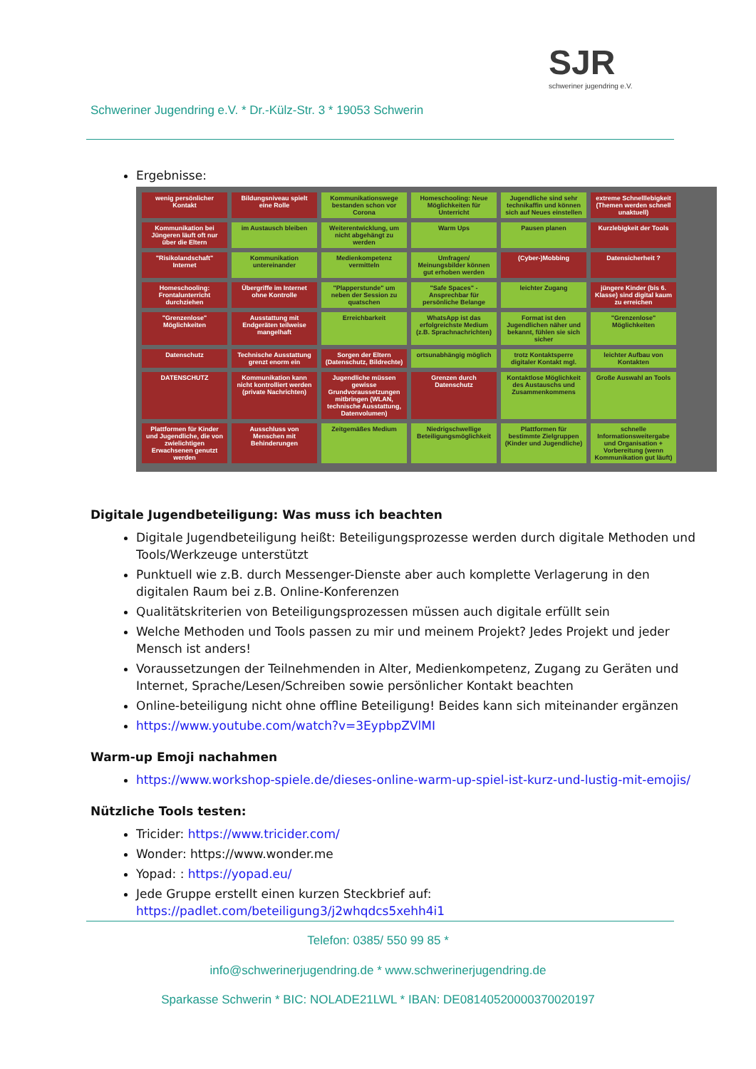SJR
schweriner jugendring e.V.
Schweriner Jugendring e.V. * Dr.-Külz-Str. 3 * 19053 Schwerin
Ergebnisse:
wenig persönlicher Kontakt
Bildungsniveau spielt eine Rolle
Kommunikationswege bestanden schon vor Corona
Homeschooling: Neue Möglichkeiten für Unterricht
Jugendliche sind sehr technikaffin und können sich auf Neues einstellen
extreme Schnelllebigkeit (Themen werden schnell unaktuell)
Kommunikation bei Jüngeren läuft oft nur über die Eltern
im Austausch bleiben
Weiterentwicklung, um nicht abgehängt zu werden
Warm Ups
Pausen planen
Kurzlebigkeit der Tools
"Risikolandschaft" Internet
Kommunikation untereinander
Medienkompetenz vermitteln
Umfragen/ Meinungsbilder können gut erhoben werden
(Cyber-)Mobbing
Datensicherheit ?
Homeschooling: Frontalunterricht durchziehen
Übergriffe im Internet ohne Kontrolle
"Plapperstunde" um neben der Session zu quatschen
"Safe Spaces" - Ansprechbar für persönliche Belange
leichter Zugang
jüngere Kinder (bis 6. Klasse) sind digital kaum zu erreichen
"Grenzenlose" Möglichkeiten
Ausstattung mit Endgeräten teilweise mangelhaft
Erreichbarkeit
WhatsApp ist das erfolgreichste Medium (z.B. Sprachnachrichten)
Format ist den Jugendlichen näher und bekannt, fühlen sie sich sicher
"Grenzenlose" Möglichkeiten
Datenschutz
Technische Ausstattung grenzt enorm ein
Sorgen der Eltern (Datenschutz, Bildrechte)
ortsunabhängig möglich
trotz Kontaktsperre digitaler Kontakt mgl.
leichter Aufbau von Kontakten
DATENSCHUTZ
Kommunikation kann nicht kontrolliert werden (private Nachrichten)
Jugendliche müssen gewisse Grundvoraussetzungen mitbringen (WLAN, technische Ausstattung, Datenvolumen)
Grenzen durch Datenschutz
Kontaktlose Möglichkeit des Austauschs und Zusammenkommens
Große Auswahl an Tools
Plattformen für Kinder und Jugendliche, die von zwielichtigen Erwachsenen genutzt werden
Ausschluss von Menschen mit Behinderungen
Zeitgemäßes Medium
Niedrigschwellige Beteiligungsmöglichkeit
Plattformen für bestimmte Zielgruppen (Kinder und Jugendliche)
schnelle Informationsweitergabe und Organisation + Vorbereitung (wenn Kommunikation gut läuft)
Digitale Jugendbeteiligung: Was muss ich beachten
Digitale Jugendbeteiligung heißt: Beteiligungsprozesse werden durch digitale Methoden und Tools/Werkzeuge unterstützt
Punktuell wie z.B. durch Messenger-Dienste aber auch komplette Verlagerung in den digitalen Raum bei z.B. Online-Konferenzen
Qualitätskriterien von Beteiligungsprozessen müssen auch digitale erfüllt sein
Welche Methoden und Tools passen zu mir und meinem Projekt? Jedes Projekt und jeder Mensch ist anders!
Voraussetzungen der Teilnehmenden in Alter, Medienkompetenz, Zugang zu Geräten und Internet, Sprache/Lesen/Schreiben sowie persönlicher Kontakt beachten
Online-beteiligung nicht ohne offline Beteiligung! Beides kann sich miteinander ergänzen
https://www.youtube.com/watch?v=3EypbpZVlMI
Warm-up Emoji nachahmen
https://www.workshop-spiele.de/dieses-online-warm-up-spiel-ist-kurz-und-lustig-mit-emojis/
Nützliche Tools testen:
Tricider: https://www.tricider.com/
Wonder: https://www.wonder.me
Yopad: : https://yopad.eu/
Jede Gruppe erstellt einen kurzen Steckbrief auf: https://padlet.com/beteiligung3/j2whqdcs5xehh4i1
Telefon: 0385/ 550 99 85 *
info@schwerinerjugendring.de * www.schwerinerjugendring.de
Sparkasse Schwerin * BIC: NOLADE21LWL * IBAN: DE08140520000370020197